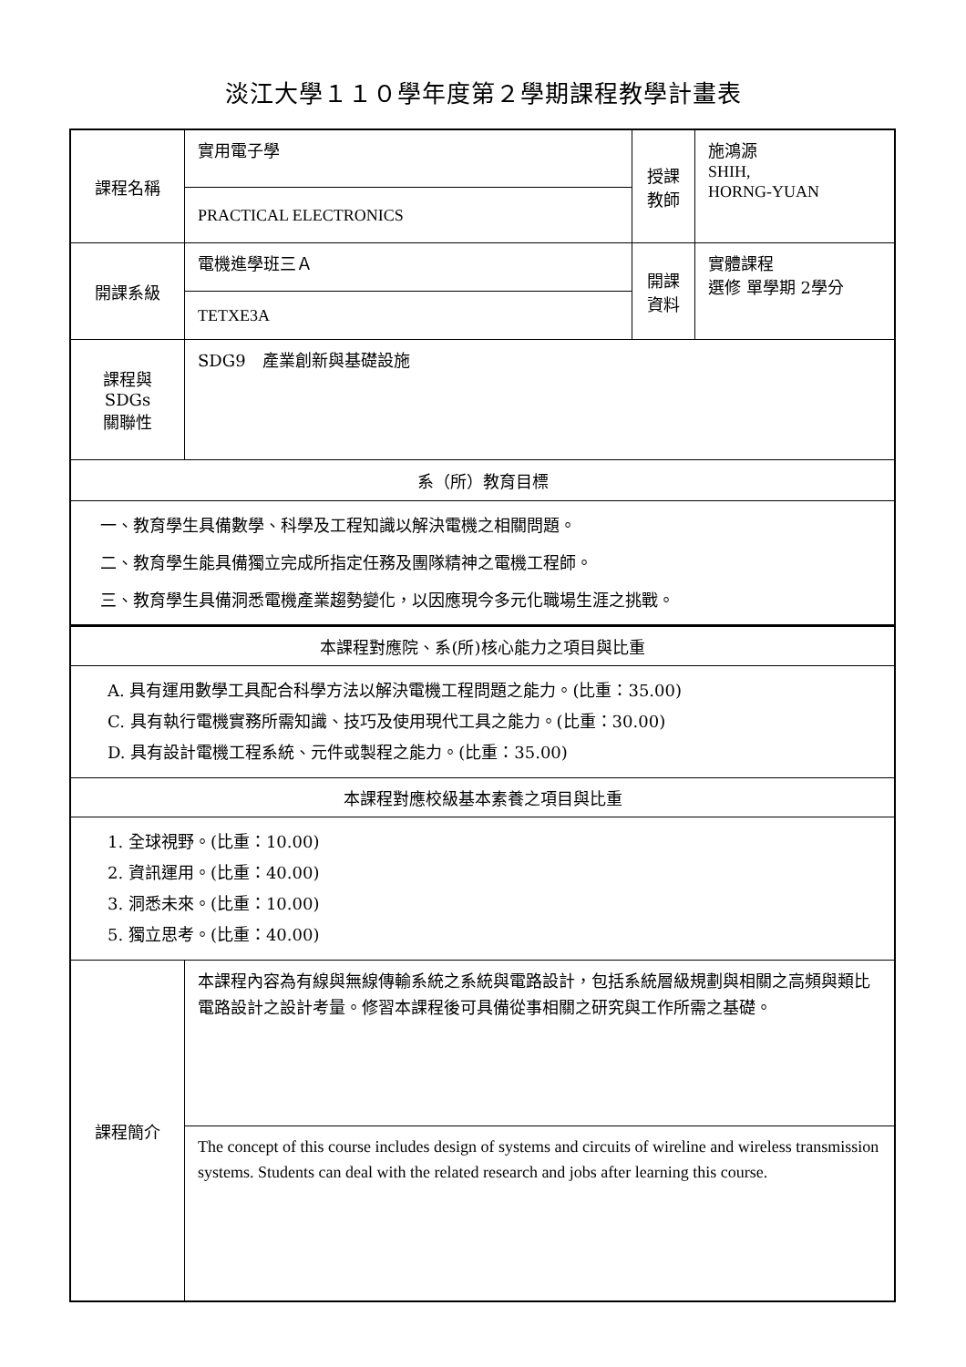淡江大學１１０學年度第２學期課程教學計畫表
| 課程名稱 | 實用電子學 | 授課 教師 | 施鴻源 SHIH, HORNG-YUAN |
| | PRACTICAL ELECTRONICS | | |
| 開課系級 | 電機進學班三Ａ | 開課 資料 | 實體課程 選修 單學期 2學分 |
| | TETXE3A | | |
| 課程與SDGs 關聯性 | SDG9 產業創新與基礎設施 | | |
| 系（所）教育目標 | | | |
| 一、教育學生具備數學、科學及工程知識以解決電機之相關問題。 二、教育學生能具備獨立完成所指定任務及團隊精神之電機工程師。 三、教育學生具備洞悉電機產業趨勢變化，以因應現今多元化職場生涯之挑戰。 | | | |
| 本課程對應院、系(所)核心能力之項目與比重 | | | |
| A. 具有運用數學工具配合科學方法以解決電機工程問題之能力。(比重：35.00) C. 具有執行電機實務所需知識、技巧及使用現代工具之能力。(比重：30.00) D. 具有設計電機工程系統、元件或製程之能力。(比重：35.00) | | | |
| 本課程對應校級基本素養之項目與比重 | | | |
| 1. 全球視野。(比重：10.00) 2. 資訊運用。(比重：40.00) 3. 洞悉未來。(比重：10.00) 5. 獨立思考。(比重：40.00) | | | |
| 課程簡介 | 本課程內容為有線與無線傳輸系統之系統與電路設計，包括系統層級規劃與相關之高頻與類比電路設計之設計考量。修習本課程後可具備從事相關之研究與工作所需之基礎。 | | |
| | The concept of this course includes design of systems and circuits of wireline and wireless transmission systems. Students can deal with the related research and jobs after learning this course. | | |